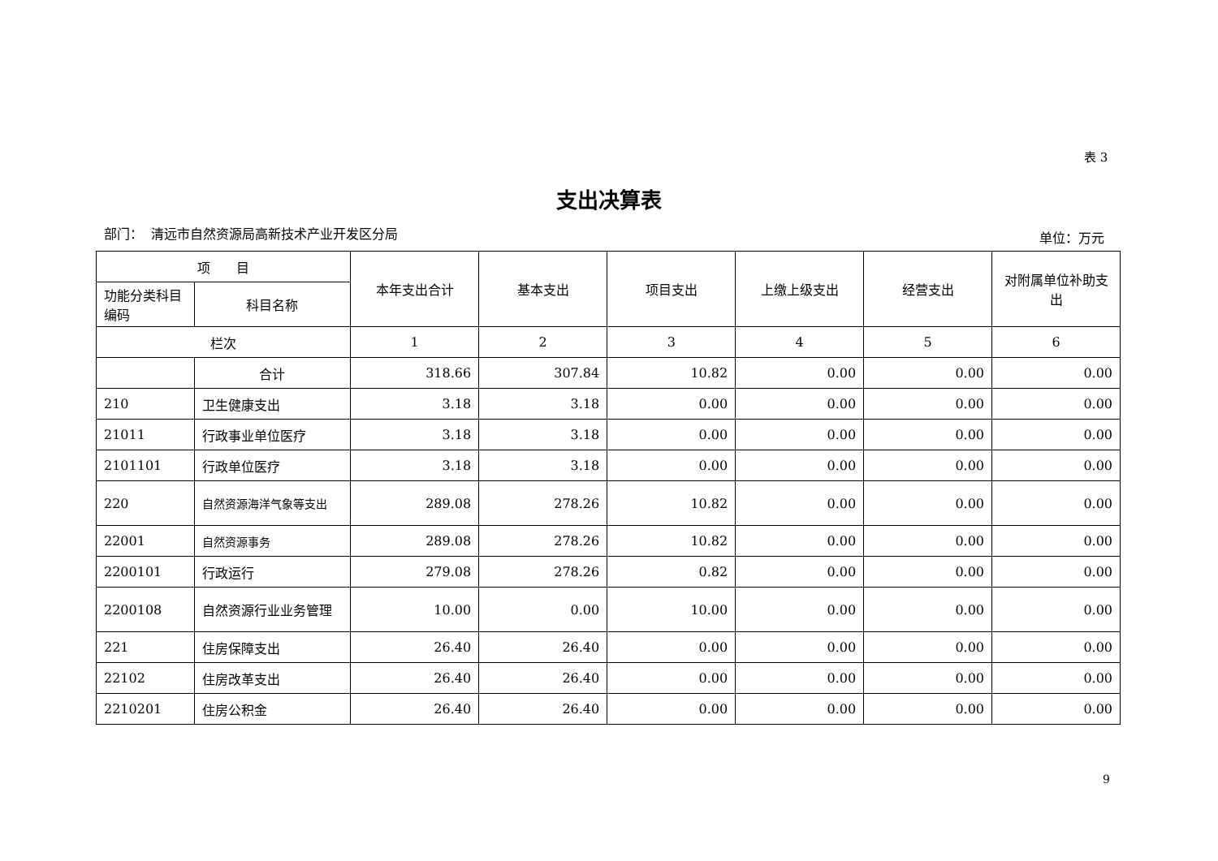表 3
支出决算表
部门： 清远市自然资源局高新技术产业开发区分局
单位：万元
| 项 目 | | 本年支出合计 | 基本支出 | 项目支出 | 上缴上级支出 | 经营支出 | 对附属单位补助支出 |
| --- | --- | --- | --- | --- | --- | --- | --- |
| 功能分类科目编码 | 科目名称 | | | | | | |
| 栏次 | | 1 | 2 | 3 | 4 | 5 | 6 |
| | 合计 | 318.66 | 307.84 | 10.82 | 0.00 | 0.00 | 0.00 |
| 210 | 卫生健康支出 | 3.18 | 3.18 | 0.00 | 0.00 | 0.00 | 0.00 |
| 21011 | 行政事业单位医疗 | 3.18 | 3.18 | 0.00 | 0.00 | 0.00 | 0.00 |
| 2101101 | 行政单位医疗 | 3.18 | 3.18 | 0.00 | 0.00 | 0.00 | 0.00 |
| 220 | 自然资源海洋气象等支出 | 289.08 | 278.26 | 10.82 | 0.00 | 0.00 | 0.00 |
| 22001 | 自然资源事务 | 289.08 | 278.26 | 10.82 | 0.00 | 0.00 | 0.00 |
| 2200101 | 行政运行 | 279.08 | 278.26 | 0.82 | 0.00 | 0.00 | 0.00 |
| 2200108 | 自然资源行业业务管理 | 10.00 | 0.00 | 10.00 | 0.00 | 0.00 | 0.00 |
| 221 | 住房保障支出 | 26.40 | 26.40 | 0.00 | 0.00 | 0.00 | 0.00 |
| 22102 | 住房改革支出 | 26.40 | 26.40 | 0.00 | 0.00 | 0.00 | 0.00 |
| 2210201 | 住房公积金 | 26.40 | 26.40 | 0.00 | 0.00 | 0.00 | 0.00 |
9